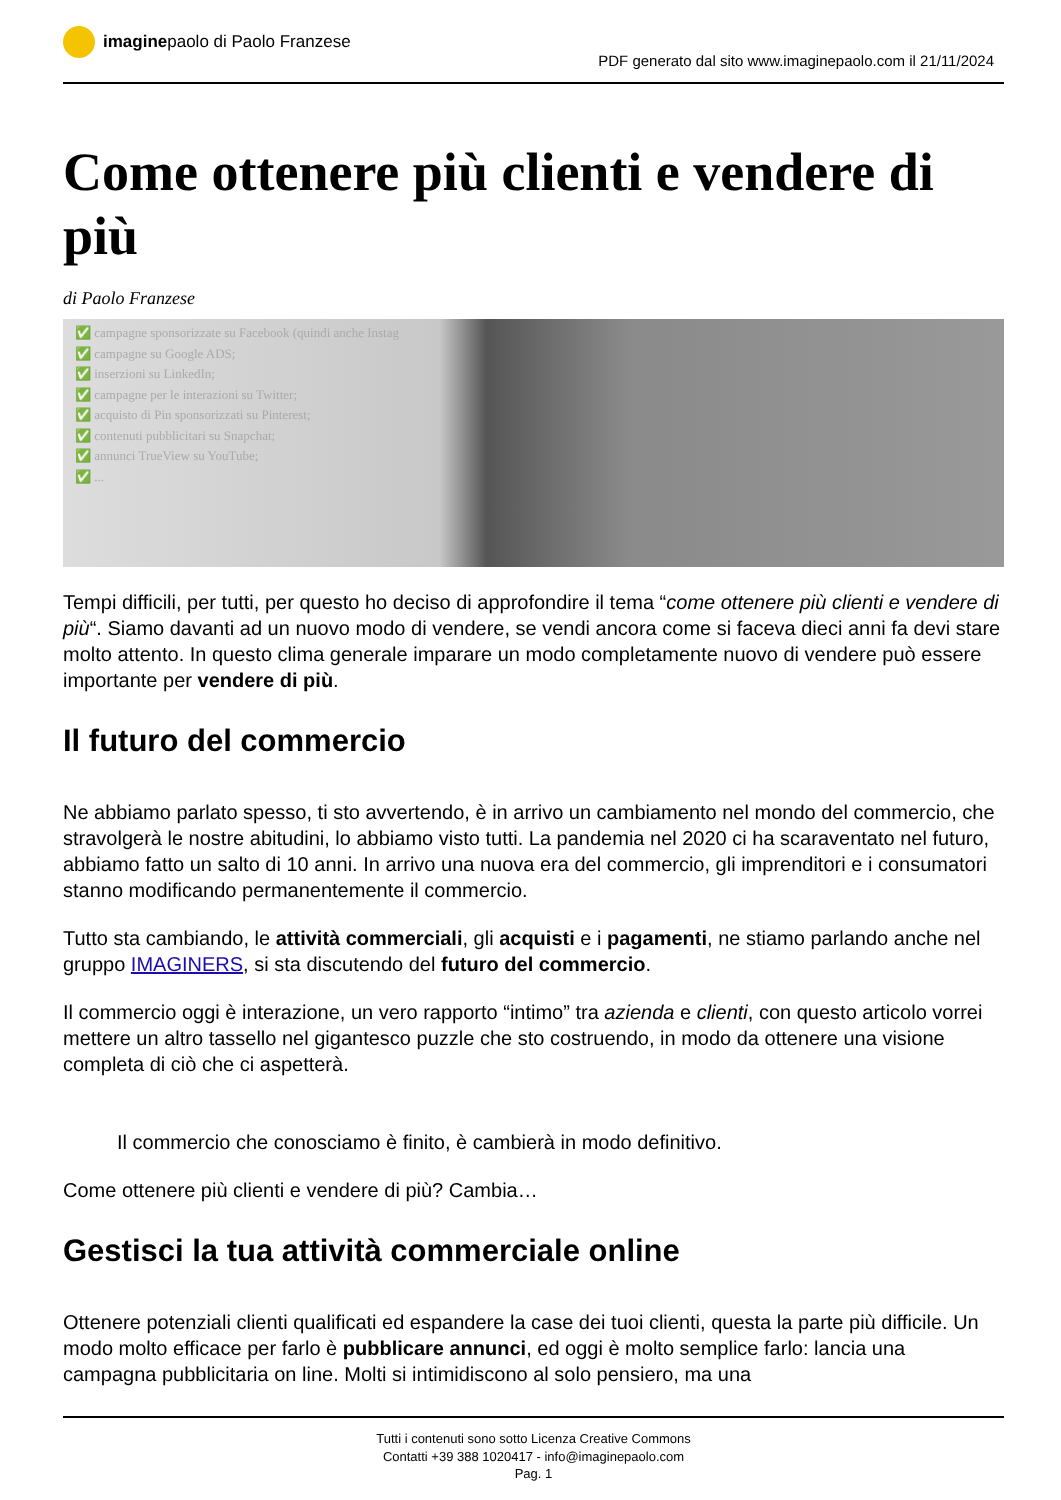imagine paolo di Paolo Franzese
PDF generato dal sito www.imaginepaolo.com il 21/11/2024
Come ottenere più clienti e vendere di più
di Paolo Franzese
✅ campagne sponsorizzate su Facebook (quindi anche Instag
✅ campagne su Google ADS;
✅ inserzioni su LinkedIn;
✅ campagne per le interazioni su Twitter;
✅ acquisto di Pin sponsorizzati su Pinterest;
✅ contenuti pubblicitari su Snapchat;
✅ annunci TrueView su YouTube;
✅ ...
Tempi difficili, per tutti, per questo ho deciso di approfondire il tema “come ottenere più clienti e vendere di più“. Siamo davanti ad un nuovo modo di vendere, se vendi ancora come si faceva dieci anni fa devi stare molto attento. In questo clima generale imparare un modo completamente nuovo di vendere può essere importante per vendere di più.
Il futuro del commercio
Ne abbiamo parlato spesso, ti sto avvertendo, è in arrivo un cambiamento nel mondo del commercio, che stravolgerà le nostre abitudini, lo abbiamo visto tutti. La pandemia nel 2020 ci ha scaraventato nel futuro, abbiamo fatto un salto di 10 anni. In arrivo una nuova era del commercio, gli imprenditori e i consumatori stanno modificando permanentemente il commercio.
Tutto sta cambiando, le attività commerciali, gli acquisti e i pagamenti, ne stiamo parlando anche nel gruppo IMAGINERS, si sta discutendo del futuro del commercio.
Il commercio oggi è interazione, un vero rapporto “intimo” tra azienda e clienti, con questo articolo vorrei mettere un altro tassello nel gigantesco puzzle che sto costruendo, in modo da ottenere una visione completa di ciò che ci aspetterà.
Il commercio che conosciamo è finito, è cambierà in modo definitivo.
Come ottenere più clienti e vendere di più? Cambia…
Gestisci la tua attività commerciale online
Ottenere potenziali clienti qualificati ed espandere la case dei tuoi clienti, questa la parte più difficile. Un modo molto efficace per farlo è pubblicare annunci, ed oggi è molto semplice farlo: lancia una campagna pubblicitaria on line. Molti si intimidiscono al solo pensiero, ma una
Tutti i contenuti sono sotto Licenza Creative Commons
Contatti +39 388 1020417 - info@imaginepaolo.com
Pag. 1